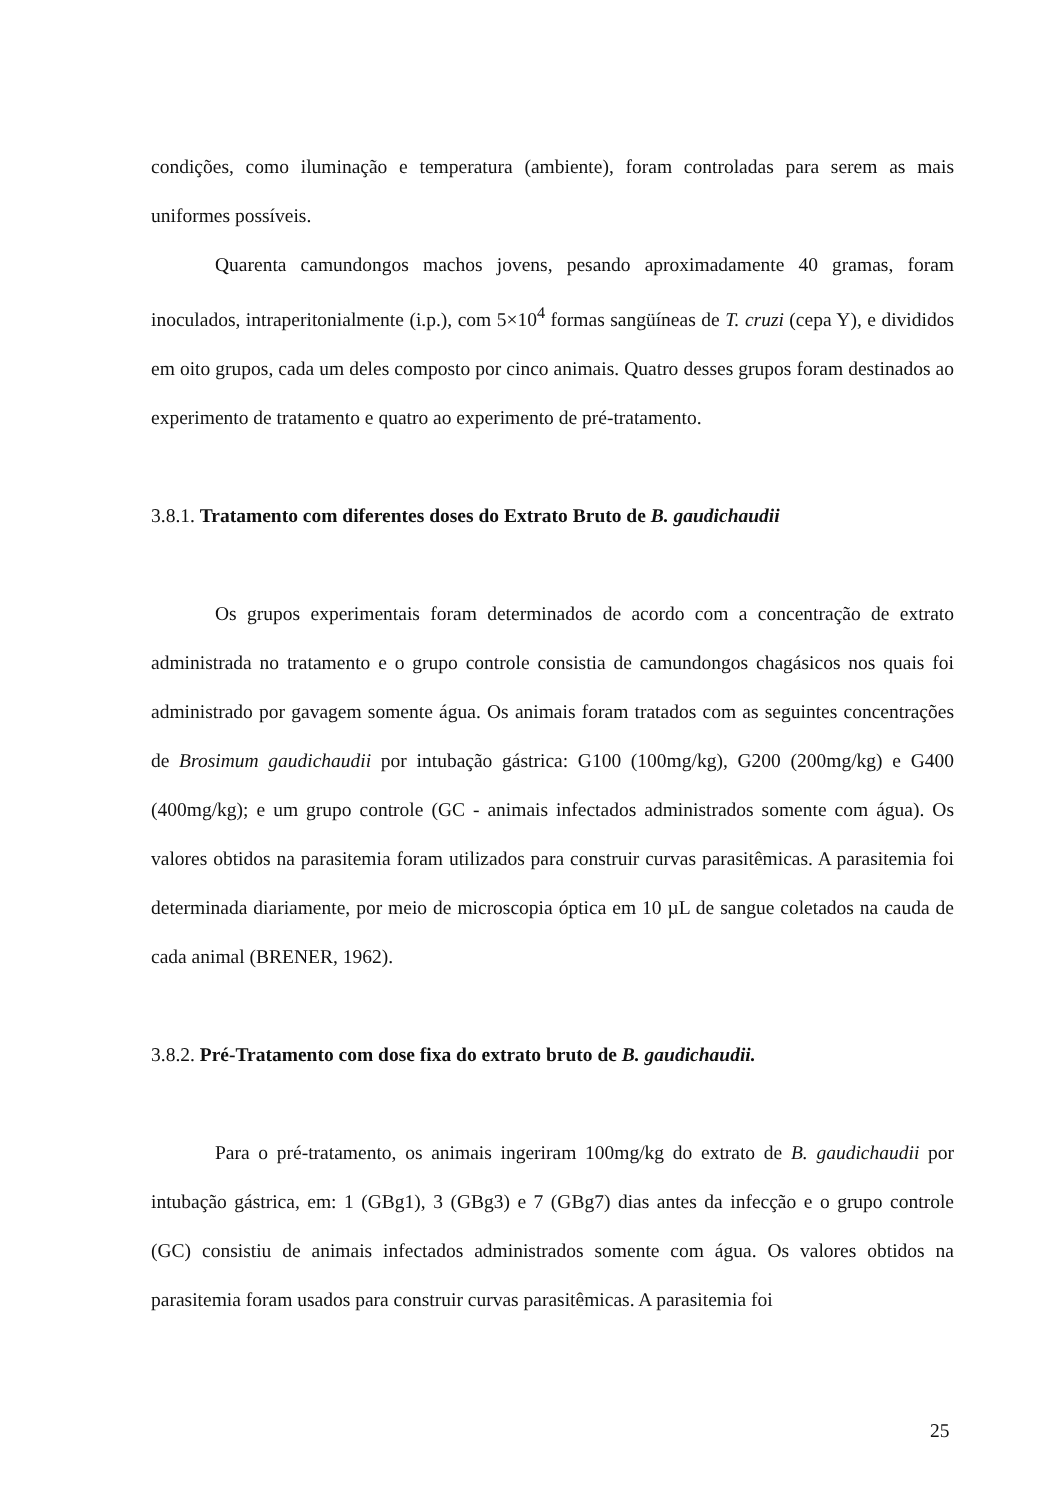condições, como iluminação e temperatura (ambiente), foram controladas para serem as mais uniformes possíveis.
Quarenta camundongos machos jovens, pesando aproximadamente 40 gramas, foram inoculados, intraperitonialmente (i.p.), com 5×10<sup>4</sup> formas sangüíneas de T. cruzi (cepa Y), e divididos em oito grupos, cada um deles composto por cinco animais. Quatro desses grupos foram destinados ao experimento de tratamento e quatro ao experimento de pré-tratamento.
3.8.1. Tratamento com diferentes doses do Extrato Bruto de B. gaudichaudii
Os grupos experimentais foram determinados de acordo com a concentração de extrato administrada no tratamento e o grupo controle consistia de camundongos chagásicos nos quais foi administrado por gavagem somente água. Os animais foram tratados com as seguintes concentrações de Brosimum gaudichaudii por intubação gástrica: G100 (100mg/kg), G200 (200mg/kg) e G400 (400mg/kg); e um grupo controle (GC - animais infectados administrados somente com água). Os valores obtidos na parasitemia foram utilizados para construir curvas parasitêmicas. A parasitemia foi determinada diariamente, por meio de microscopia óptica em 10 µL de sangue coletados na cauda de cada animal (BRENER, 1962).
3.8.2. Pré-Tratamento com dose fixa do extrato bruto de B. gaudichaudii.
Para o pré-tratamento, os animais ingeriram 100mg/kg do extrato de B. gaudichaudii por intubação gástrica, em: 1 (GBg1), 3 (GBg3) e 7 (GBg7) dias antes da infecção e o grupo controle (GC) consistiu de animais infectados administrados somente com água. Os valores obtidos na parasitemia foram usados para construir curvas parasitêmicas. A parasitemia foi
25